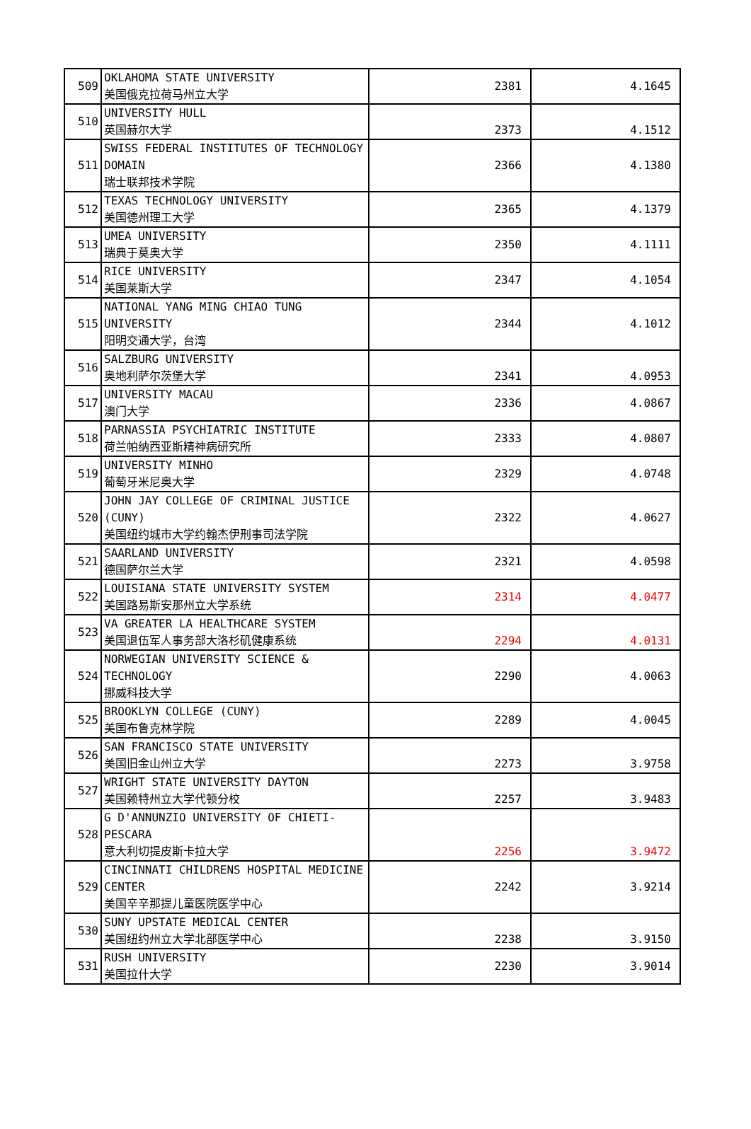| 509 | OKLAHOMA STATE UNIVERSITY 美国俄克拉荷马州立大学 | 2381 | 4.1645 |
| 510 | UNIVERSITY HULL 英国赫尔大学 | 2373 | 4.1512 |
| 511 | SWISS FEDERAL INSTITUTES OF TECHNOLOGY DOMAIN 瑞士联邦技术学院 | 2366 | 4.1380 |
| 512 | TEXAS TECHNOLOGY UNIVERSITY 美国德州理工大学 | 2365 | 4.1379 |
| 513 | UMEA UNIVERSITY 瑞典于莫奥大学 | 2350 | 4.1111 |
| 514 | RICE UNIVERSITY 美国莱斯大学 | 2347 | 4.1054 |
| 515 | NATIONAL YANG MING CHIAO TUNG UNIVERSITY 阳明交通大学，台湾 | 2344 | 4.1012 |
| 516 | SALZBURG UNIVERSITY 奥地利萨尔茨堡大学 | 2341 | 4.0953 |
| 517 | UNIVERSITY MACAU 澳门大学 | 2336 | 4.0867 |
| 518 | PARNASSIA PSYCHIATRIC INSTITUTE 荷兰帕纳西亚斯精神病研究所 | 2333 | 4.0807 |
| 519 | UNIVERSITY MINHO 葡萄牙米尼奥大学 | 2329 | 4.0748 |
| 520 | JOHN JAY COLLEGE OF CRIMINAL JUSTICE (CUNY) 美国纽约城市大学约翰杰伊刑事司法学院 | 2322 | 4.0627 |
| 521 | SAARLAND UNIVERSITY 德国萨尔兰大学 | 2321 | 4.0598 |
| 522 | LOUISIANA STATE UNIVERSITY SYSTEM 美国路易斯安那州立大学系统 | 2314 | 4.0477 |
| 523 | VA GREATER LA HEALTHCARE SYSTEM 美国退伍军人事务部大洛杉矶健康系统 | 2294 | 4.0131 |
| 524 | NORWEGIAN UNIVERSITY SCIENCE & TECHNOLOGY 挪威科技大学 | 2290 | 4.0063 |
| 525 | BROOKLYN COLLEGE (CUNY) 美国布鲁克林学院 | 2289 | 4.0045 |
| 526 | SAN FRANCISCO STATE UNIVERSITY 美国旧金山州立大学 | 2273 | 3.9758 |
| 527 | WRIGHT STATE UNIVERSITY DAYTON 美国赖特州立大学代顿分校 | 2257 | 3.9483 |
| 528 | G D'ANNUNZIO UNIVERSITY OF CHIETI-PESCARA 意大利切提皮斯卡拉大学 | 2256 | 3.9472 |
| 529 | CINCINNATI CHILDRENS HOSPITAL MEDICINE CENTER 美国辛辛那提儿童医院医学中心 | 2242 | 3.9214 |
| 530 | SUNY UPSTATE MEDICAL CENTER 美国纽约州立大学北部医学中心 | 2238 | 3.9150 |
| 531 | RUSH UNIVERSITY 美国拉什大学 | 2230 | 3.9014 |